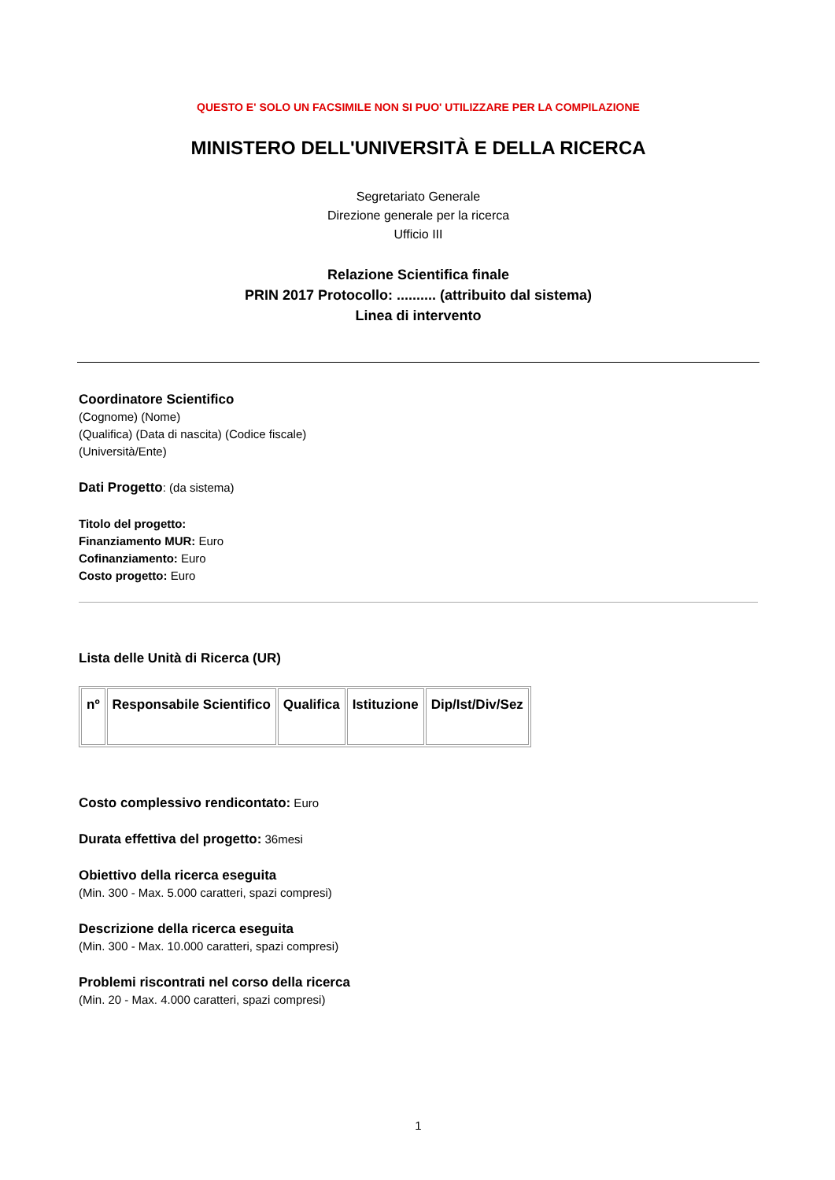QUESTO E' SOLO UN FACSIMILE NON SI PUO' UTILIZZARE PER LA COMPILAZIONE
MINISTERO DELL'UNIVERSITÀ E DELLA RICERCA
Segretariato Generale
Direzione generale per la ricerca
Ufficio III
Relazione Scientifica finale
PRIN 2017 Protocollo: .......... (attribuito dal sistema)
Linea di intervento
Coordinatore Scientifico
(Cognome) (Nome)
(Qualifica) (Data di nascita) (Codice fiscale)
(Università/Ente)
Dati Progetto: (da sistema)
Titolo del progetto:
Finanziamento MUR: Euro
Cofinanziamento: Euro
Costo progetto: Euro
Lista delle Unità di Ricerca (UR)
| nº | Responsabile Scientifico | Qualifica | Istituzione | Dip/Ist/Div/Sez |
| --- | --- | --- | --- | --- |
Costo complessivo rendicontato: Euro
Durata effettiva del progetto: 36mesi
Obiettivo della ricerca eseguita
(Min. 300 - Max. 5.000 caratteri, spazi compresi)
Descrizione della ricerca eseguita
(Min. 300 - Max. 10.000 caratteri, spazi compresi)
Problemi riscontrati nel corso della ricerca
(Min. 20 - Max. 4.000 caratteri, spazi compresi)
1